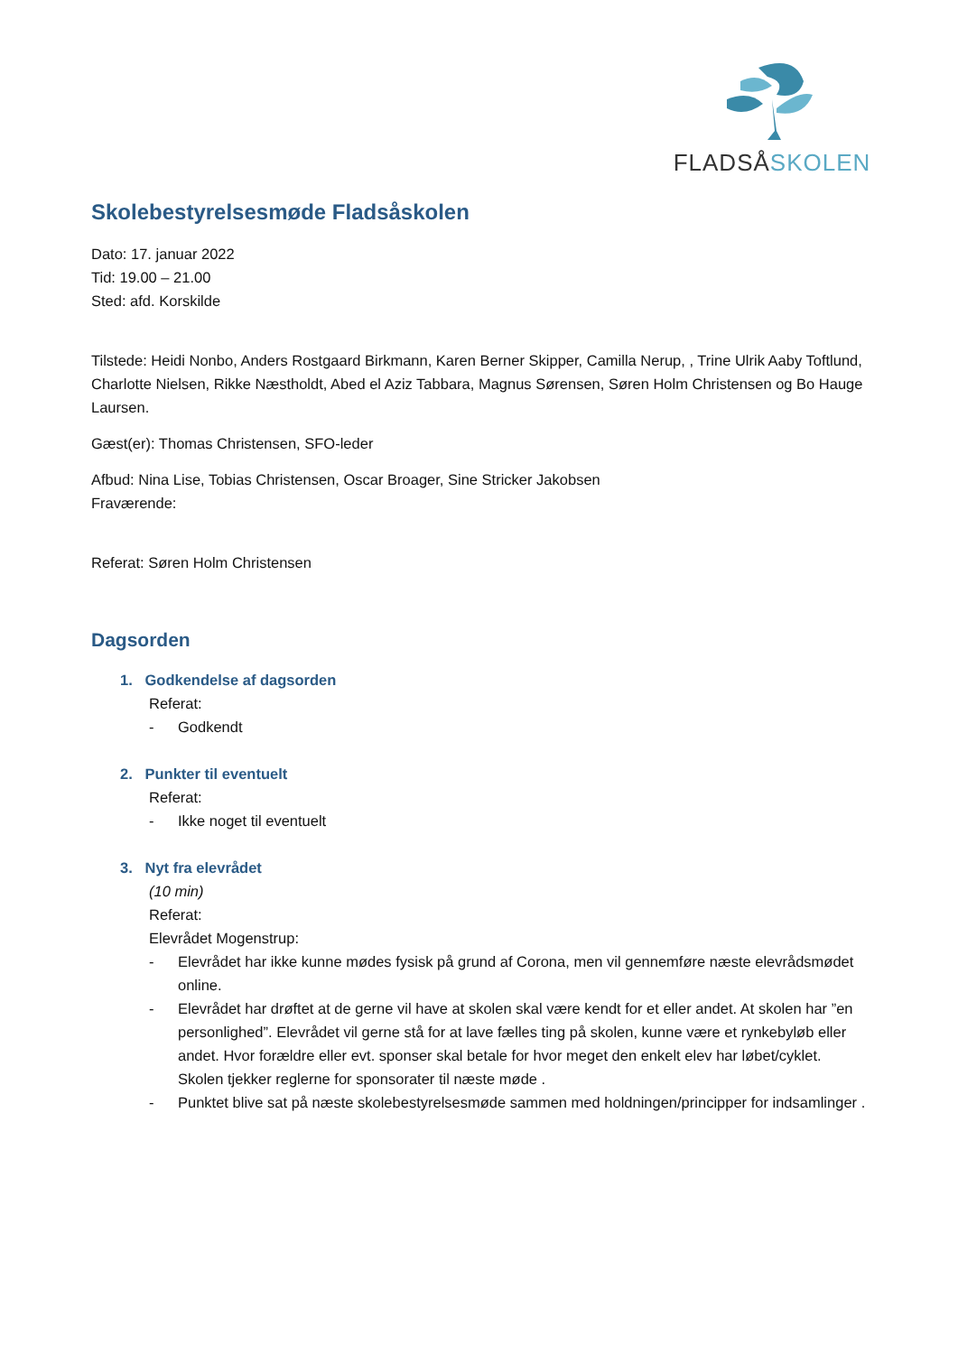FLADSÅSKOLEN
Skolebestyrelsesmøde Fladsåskolen
Dato: 17. januar 2022
Tid: 19.00 – 21.00
Sted: afd. Korskilde
Tilstede: Heidi Nonbo, Anders Rostgaard Birkmann, Karen Berner Skipper, Camilla Nerup, , Trine Ulrik Aaby Toftlund, Charlotte Nielsen, Rikke Næstholdt, Abed el Aziz Tabbara, Magnus Sørensen, Søren Holm Christensen og Bo Hauge Laursen.
Gæst(er): Thomas Christensen, SFO-leder
Afbud: Nina Lise, Tobias Christensen, Oscar Broager, Sine Stricker Jakobsen
Fraværende:
Referat: Søren Holm Christensen
Dagsorden
1. Godkendelse af dagsorden
Referat:
- Godkendt
2. Punkter til eventuelt
Referat:
- Ikke noget til eventuelt
3. Nyt fra elevrådet
(10 min)
Referat:
Elevrådet Mogenstrup:
- Elevrådet har ikke kunne mødes fysisk på grund af Corona, men vil gennemføre næste elevrådsmødet online.
- Elevrådet har drøftet at de gerne vil have at skolen skal være kendt for et eller andet. At skolen har ”en personlighed”. Elevrådet vil gerne stå for at lave fælles ting på skolen, kunne være et rynkebyløb eller andet. Hvor forældre eller evt. sponser skal betale for hvor meget den enkelt elev har løbet/cyklet. Skolen tjekker reglerne for sponsorater til næste møde .
- Punktet blive sat på næste skolebestyrelsesmøde sammen med holdningen/principper for indsamlinger .